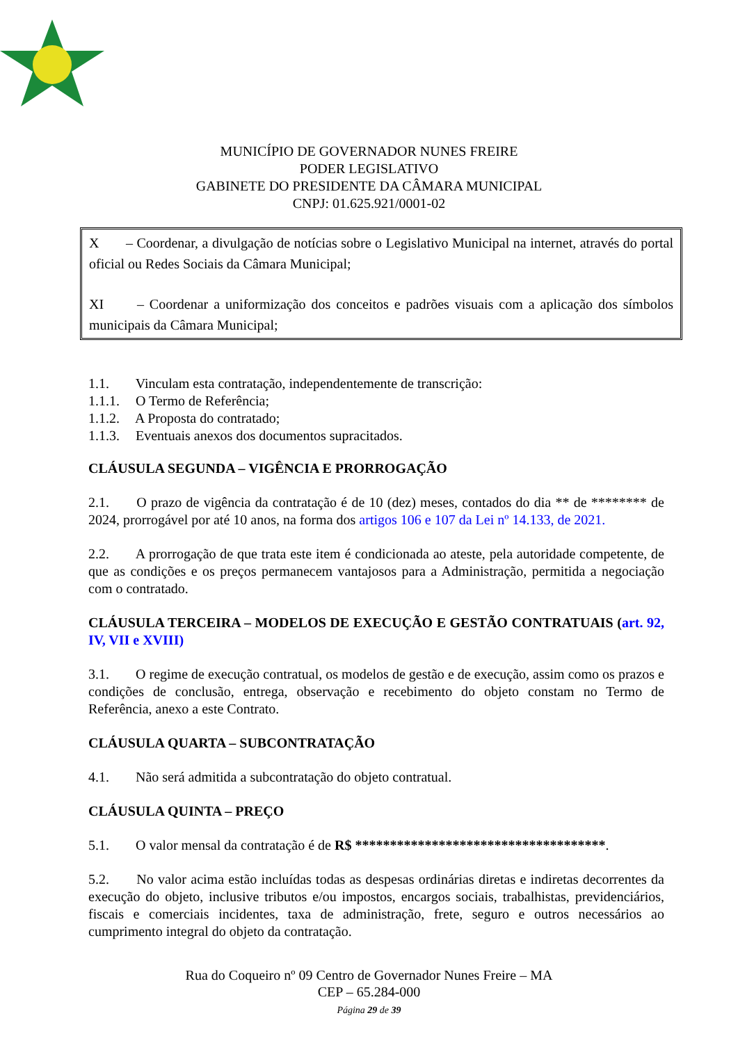MUNICÍPIO DE GOVERNADOR NUNES FREIRE
PODER LEGISLATIVO
GABINETE DO PRESIDENTE DA CÂMARA MUNICIPAL
CNPJ: 01.625.921/0001-02
X – Coordenar, a divulgação de notícias sobre o Legislativo Municipal na internet, através do portal oficial ou Redes Sociais da Câmara Municipal;
XI – Coordenar a uniformização dos conceitos e padrões visuais com a aplicação dos símbolos municipais da Câmara Municipal;
1.1. Vinculam esta contratação, independentemente de transcrição:
1.1.1. O Termo de Referência;
1.1.2. A Proposta do contratado;
1.1.3. Eventuais anexos dos documentos supracitados.
CLÁUSULA SEGUNDA – VIGÊNCIA E PRORROGAÇÃO
2.1. O prazo de vigência da contratação é de 10 (dez) meses, contados do dia ** de ******** de 2024, prorrogável por até 10 anos, na forma dos artigos 106 e 107 da Lei nº 14.133, de 2021.
2.2. A prorrogação de que trata este item é condicionada ao ateste, pela autoridade competente, de que as condições e os preços permanecem vantajosos para a Administração, permitida a negociação com o contratado.
CLÁUSULA TERCEIRA – MODELOS DE EXECUÇÃO E GESTÃO CONTRATUAIS (art. 92, IV, VII e XVIII)
3.1. O regime de execução contratual, os modelos de gestão e de execução, assim como os prazos e condições de conclusão, entrega, observação e recebimento do objeto constam no Termo de Referência, anexo a este Contrato.
CLÁUSULA QUARTA – SUBCONTRATAÇÃO
4.1. Não será admitida a subcontratação do objeto contratual.
CLÁUSULA QUINTA – PREÇO
5.1. O valor mensal da contratação é de R$ ************************************.
5.2. No valor acima estão incluídas todas as despesas ordinárias diretas e indiretas decorrentes da execução do objeto, inclusive tributos e/ou impostos, encargos sociais, trabalhistas, previdenciários, fiscais e comerciais incidentes, taxa de administração, frete, seguro e outros necessários ao cumprimento integral do objeto da contratação.
Rua do Coqueiro nº 09 Centro de Governador Nunes Freire – MA
CEP – 65.284-000
Página 29 de 39